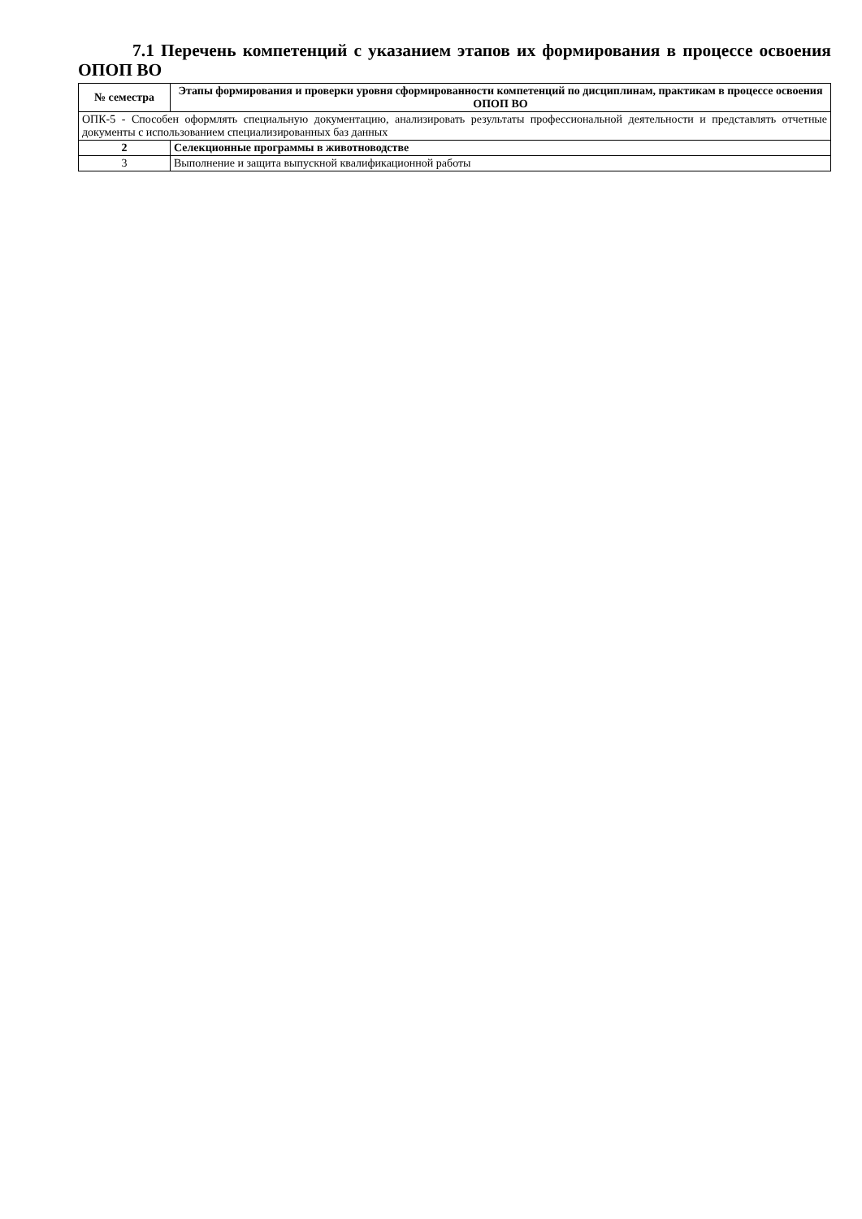7.1 Перечень компетенций с указанием этапов их формирования в процессе освоения ОПОП ВО
| № семестра | Этапы формирования и проверки уровня сформированности компетенций по дисциплинам, практикам в процессе освоения ОПОП ВО |
| --- | --- |
| ОПК-5 - Способен оформлять специальную документацию, анализировать результаты профессиональной деятельности и представлять отчетные документы с использованием специализированных баз данных | |
| 2 | Селекционные программы в животноводстве |
| 3 | Выполнение и защита выпускной квалификационной работы |